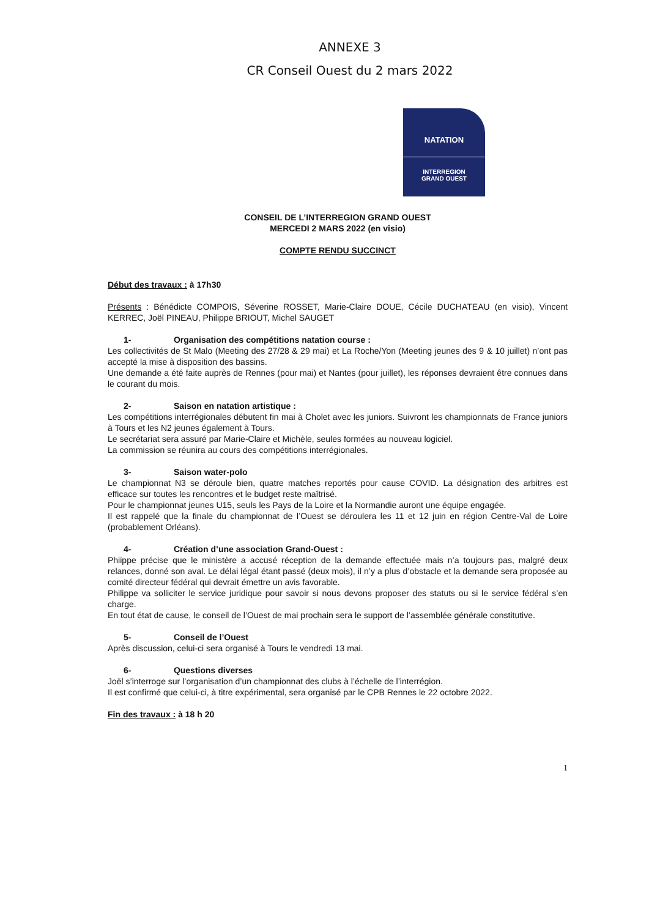ANNEXE 3
CR Conseil Ouest du 2 mars 2022
NATATION
INTERREGION
GRAND OUEST
CONSEIL DE L’INTERREGION GRAND OUEST
MERCEDI 2 MARS 2022 (en visio)
COMPTE RENDU SUCCINCT
Début des travaux : à 17h30
Présents : Bénédicte COMPOIS, Séverine ROSSET, Marie-Claire DOUE, Cécile DUCHATEAU (en visio), Vincent KERREC, Joël PINEAU, Philippe BRIOUT, Michel SAUGET
1- Organisation des compétitions natation course :
Les collectivités de St Malo (Meeting des 27/28 & 29 mai) et La Roche/Yon (Meeting jeunes des 9 & 10 juillet) n’ont pas accepté la mise à disposition des bassins.
Une demande a été faite auprès de Rennes (pour mai) et Nantes (pour juillet), les réponses devraient être connues dans le courant du mois.
2- Saison en natation artistique :
Les compétitions interrégionales débutent fin mai à Cholet avec les juniors. Suivront les championnats de France juniors à Tours et les N2 jeunes également à Tours.
Le secrétariat sera assuré par Marie-Claire et Michèle, seules formées au nouveau logiciel.
La commission se réunira au cours des compétitions interrégionales.
3- Saison water-polo
Le championnat N3 se déroule bien, quatre matches reportés pour cause COVID. La désignation des arbitres est efficace sur toutes les rencontres et le budget reste maîtrisé.
Pour le championnat jeunes U15, seuls les Pays de la Loire et la Normandie auront une équipe engagée.
Il est rappelé que la finale du championnat de l’Ouest se déroulera les 11 et 12 juin en région Centre-Val de Loire (probablement Orléans).
4- Création d’une association Grand-Ouest :
Phiippe précise que le ministère a accusé réception de la demande effectuée mais n’a toujours pas, malgré deux relances, donné son aval. Le délai légal étant passé (deux mois), il n’y a plus d’obstacle et la demande sera proposée au comité directeur fédéral qui devrait émettre un avis favorable.
Philippe va solliciter le service juridique pour savoir si nous devons proposer des statuts ou si le service fédéral s’en charge.
En tout état de cause, le conseil de l’Ouest de mai prochain sera le support de l’assemblée générale constitutive.
5- Conseil de l’Ouest
Après discussion, celui-ci sera organisé à Tours le vendredi 13 mai.
6- Questions diverses
Joël s’interroge sur l’organisation d’un championnat des clubs à l’échelle de l’interrégion.
Il est confirmé que celui-ci, à titre expérimental, sera organisé par le CPB Rennes le 22 octobre 2022.
Fin des travaux : à 18 h 20
1